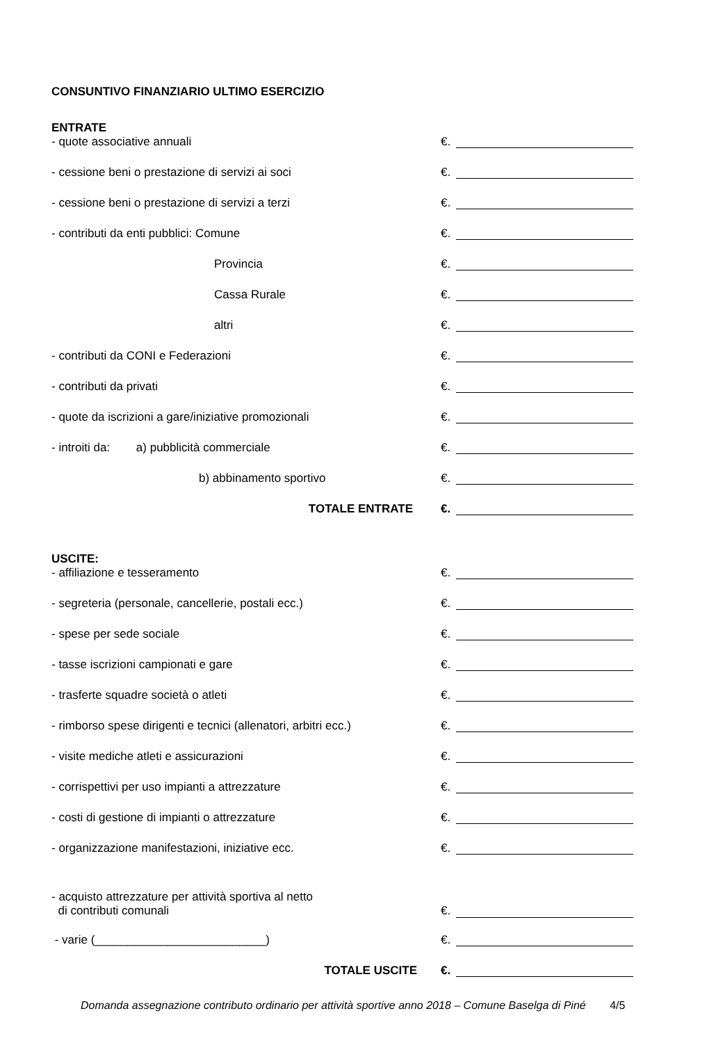CONSUNTIVO FINANZIARIO ULTIMO ESERCIZIO
ENTRATE
- quote associative annuali €.
- cessione beni o prestazione di servizi ai soci €.
- cessione beni o prestazione di servizi a terzi €.
- contributi da enti pubblici: Comune €.
Provincia €.
Cassa Rurale €.
altri €.
- contributi da CONI e Federazioni €.
- contributi da privati €.
- quote da iscrizioni a gare/iniziative promozionali €.
- introiti da: a) pubblicità commerciale €.
b) abbinamento sportivo €.
TOTALE ENTRATE €.
USCITE:
- affiliazione e tesseramento €.
- segreteria (personale, cancellerie, postali ecc.) €.
- spese per sede sociale €.
- tasse iscrizioni campionati e gare €.
- trasferte squadre società o atleti €.
- rimborso spese dirigenti e tecnici (allenatori, arbitri ecc.)
€.
- visite mediche atleti e assicurazioni €.
- corrispettivi per uso impianti a attrezzature €.
- costi di gestione di impianti o attrezzature €.
- organizzazione manifestazioni, iniziative ecc. €.
- acquisto attrezzature per attività sportiva al netto
di contributi comunali
€.
- varie (__________________________) €.
TOTALE USCITE €.
Domanda assegnazione contributo ordinario per attività sportive anno 2018 – Comune Baselga di Piné 4/5